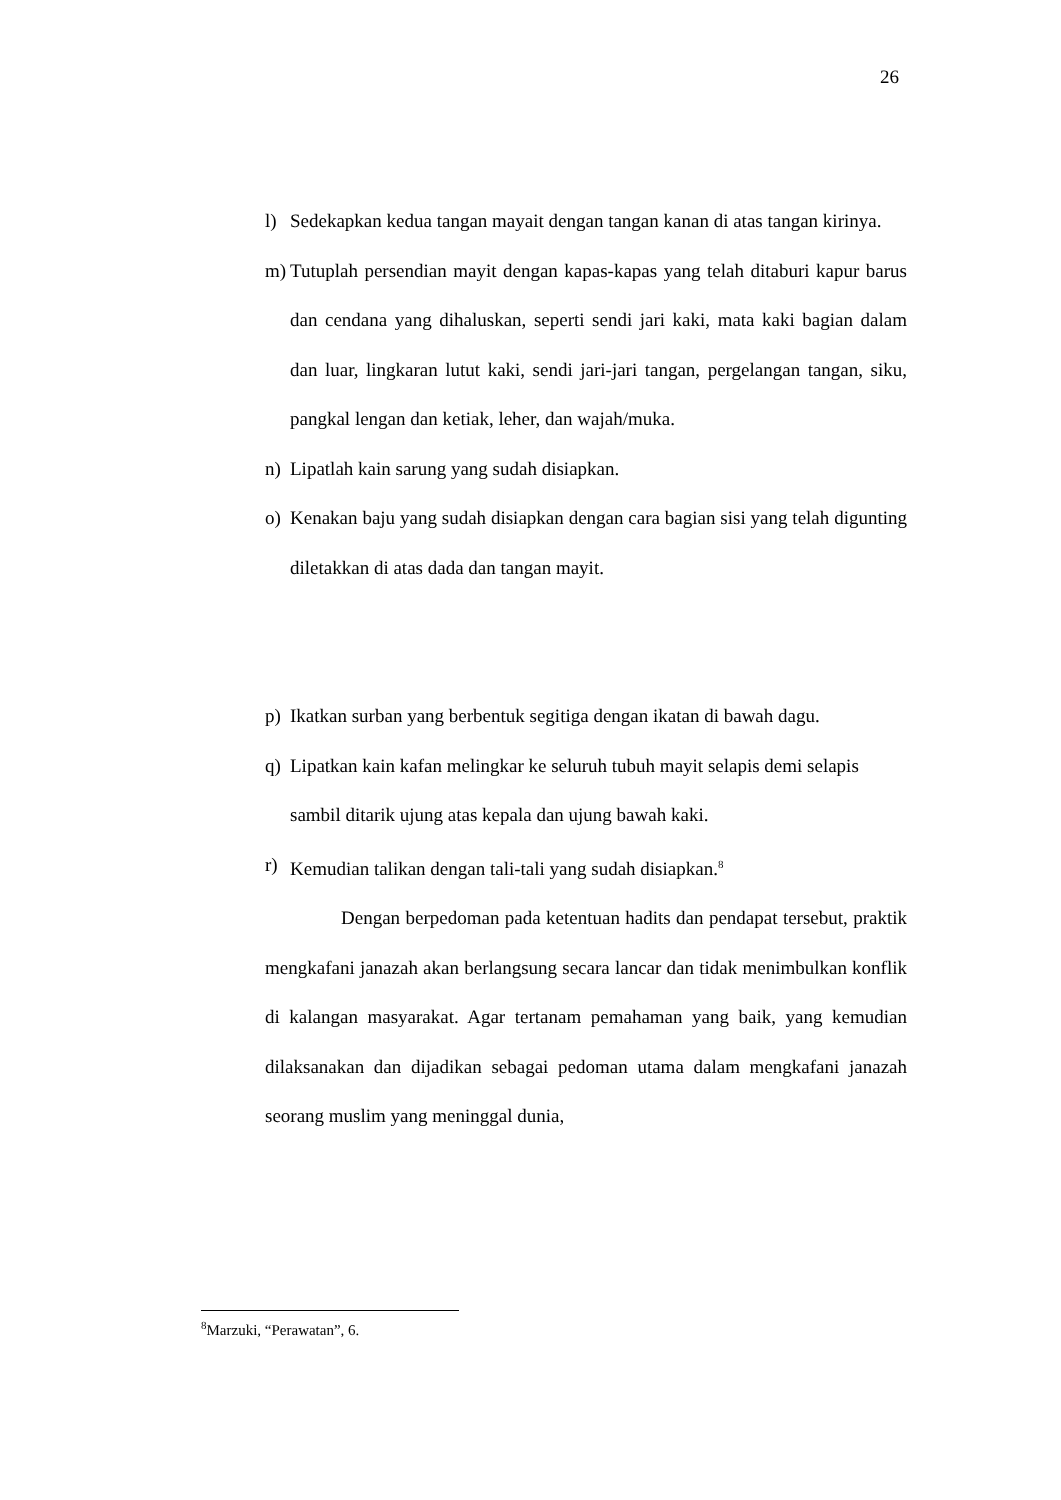26
l) Sedekapkan kedua tangan mayait dengan tangan kanan di atas tangan kirinya.
m) Tutuplah persendian mayit dengan kapas-kapas yang telah ditaburi kapur barus dan cendana yang dihaluskan, seperti sendi jari kaki, mata kaki bagian dalam dan luar, lingkaran lutut kaki, sendi jari-jari tangan, pergelangan tangan, siku, pangkal lengan dan ketiak, leher, dan wajah/muka.
n) Lipatlah kain sarung yang sudah disiapkan.
o) Kenakan baju yang sudah disiapkan dengan cara bagian sisi yang telah digunting diletakkan di atas dada dan tangan mayit.
p) Ikatkan surban yang berbentuk segitiga dengan ikatan di bawah dagu.
q) Lipatkan kain kafan melingkar ke seluruh tubuh mayit selapis demi selapis
sambil ditarik ujung atas kepala dan ujung bawah kaki.
r) Kemudian talikan dengan tali-tali yang sudah disiapkan.<sup>8</sup>
Dengan berpedoman pada ketentuan hadits dan pendapat tersebut, praktik mengkafani janazah akan berlangsung secara lancar dan tidak menimbulkan konflik di kalangan masyarakat. Agar tertanam pemahaman yang baik, yang kemudian dilaksanakan dan dijadikan sebagai pedoman utama dalam mengkafani janazah seorang muslim yang meninggal dunia,
<sup>8</sup> Marzuki, “Perawatan”, 6.